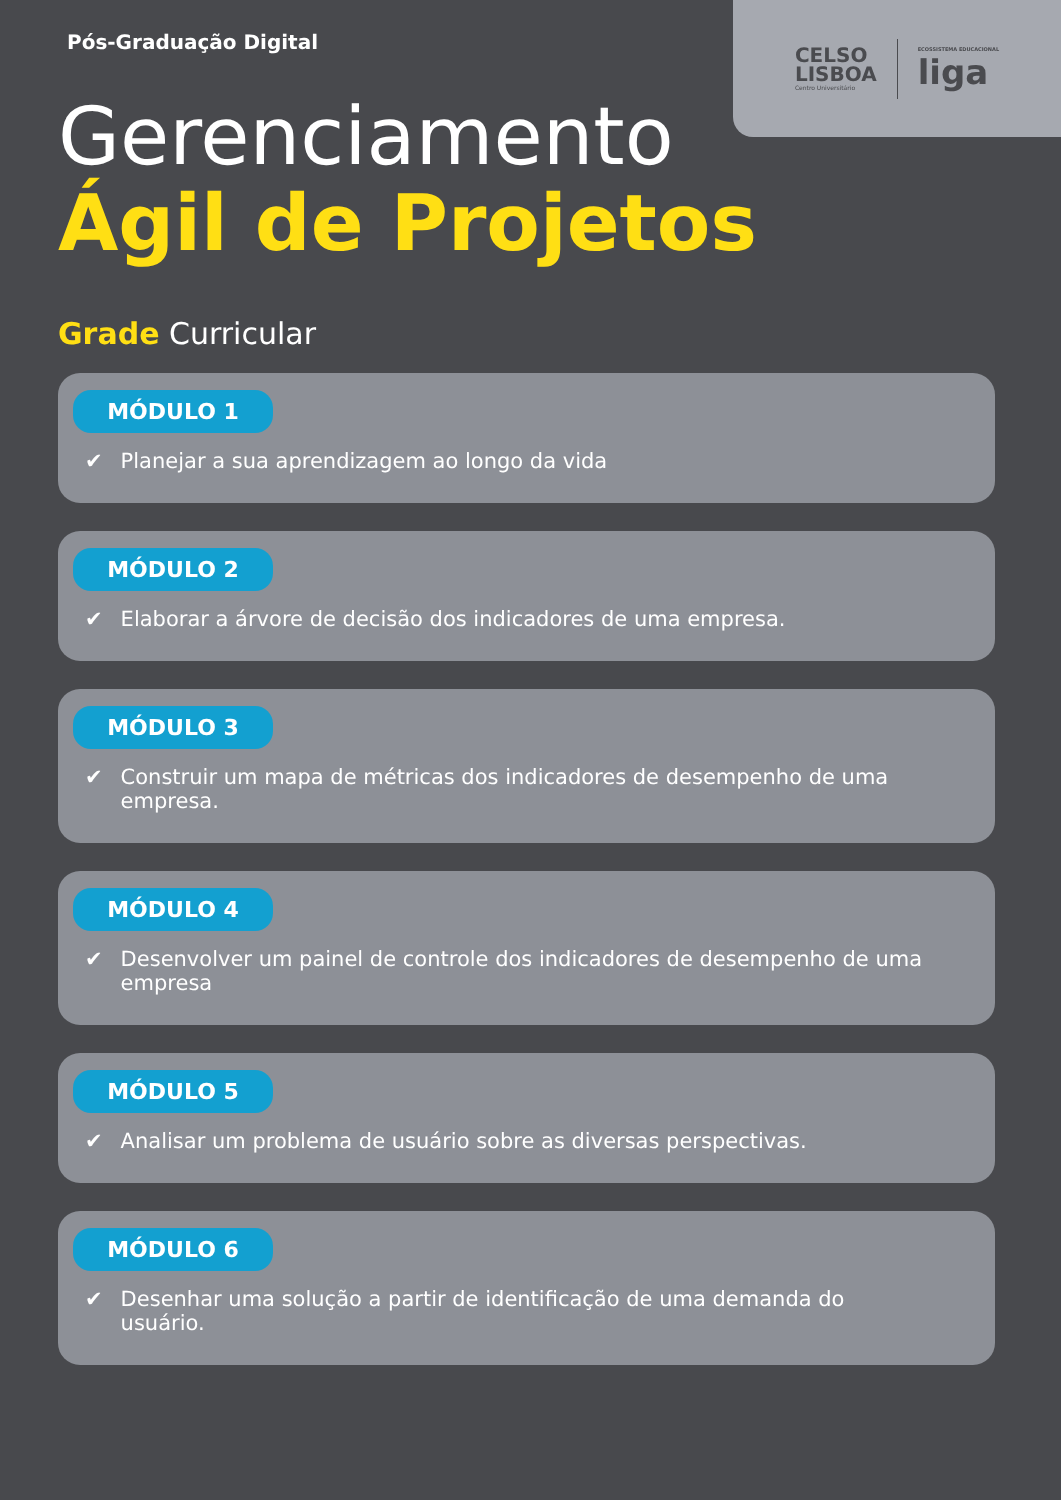CELSO
LISBOA
Centro Universitário
ECOSSISTEMA EDUCACIONAL
liga
Pós-Graduação Digital
Gerenciamento
Ágil de Projetos
Grade Curricular
MÓDULO 1
✔ Planejar a sua aprendizagem ao longo da vida
MÓDULO 2
✔ Elaborar a árvore de decisão dos indicadores de uma empresa.
MÓDULO 3
✔ Construir um mapa de métricas dos indicadores de desempenho de uma empresa.
MÓDULO 4
✔ Desenvolver um painel de controle dos indicadores de desempenho de uma empresa
MÓDULO 5
✔ Analisar um problema de usuário sobre as diversas perspectivas.
MÓDULO 6
✔ Desenhar uma solução a partir de identificação de uma demanda do
usuário.